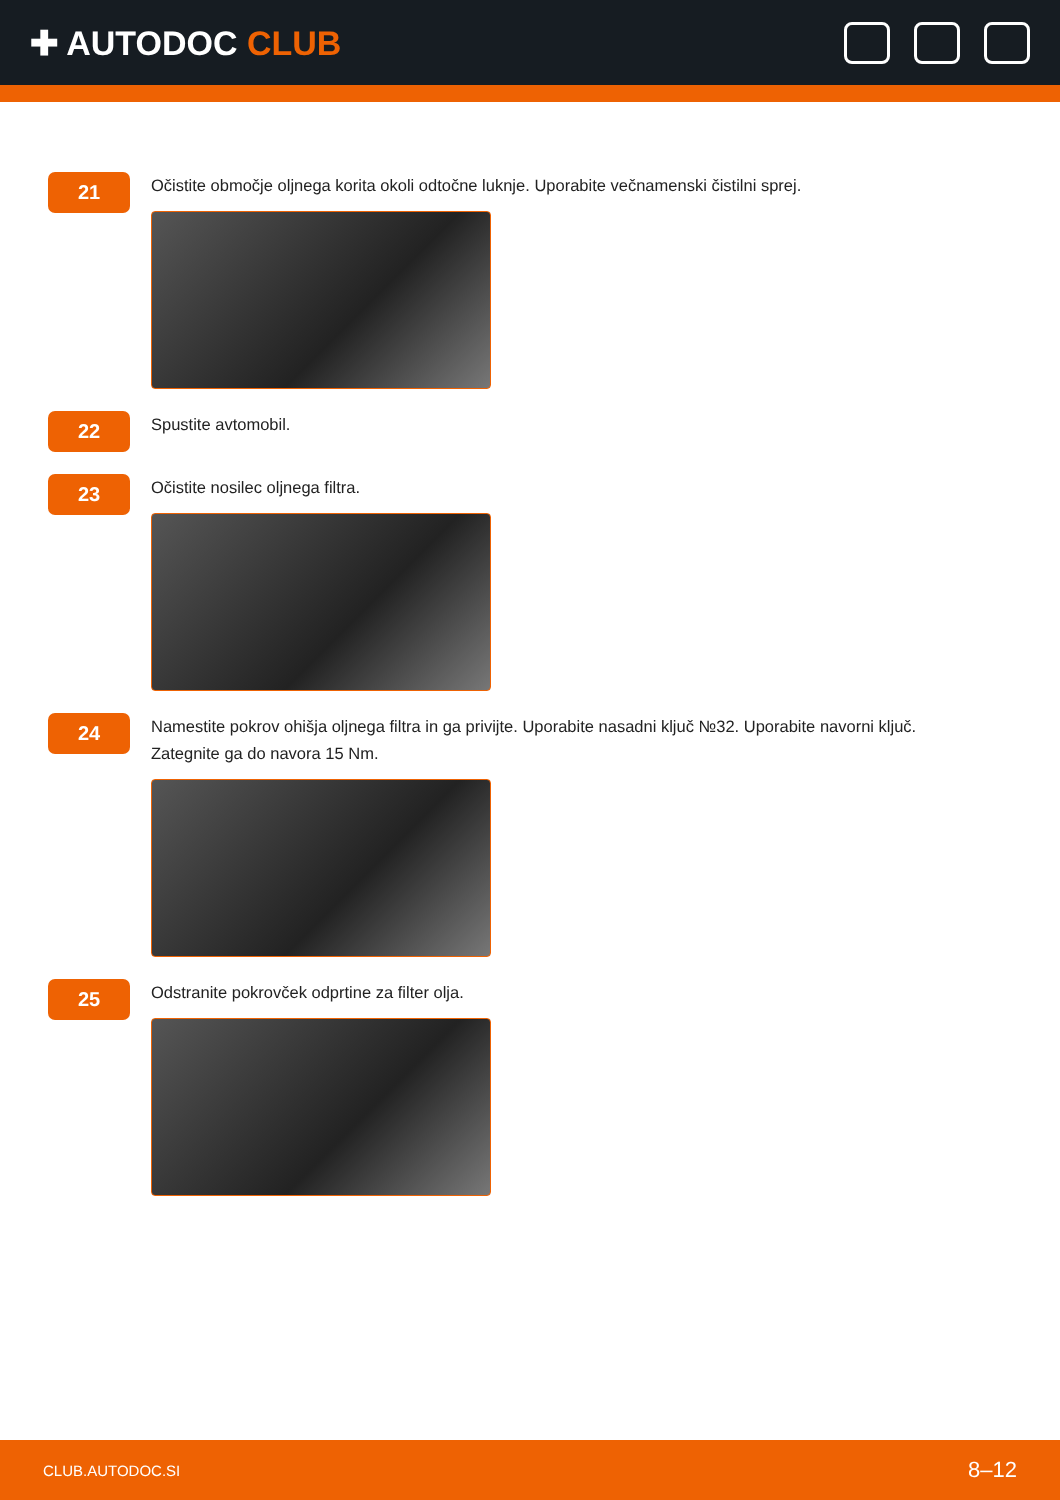✚ AUTODOC CLUB
21
Očistite območje oljnega korita okoli odtočne luknje. Uporabite večnamenski čistilni sprej.
22
Spustite avtomobil.
23
Očistite nosilec oljnega filtra.
24
Namestite pokrov ohišja oljnega filtra in ga privijte. Uporabite nasadni ključ №32. Uporabite navorni ključ. Zategnite ga do navora 15 Nm.
25
Odstranite pokrovček odprtine za filter olja.
CLUB.AUTODOC.SI 8–12